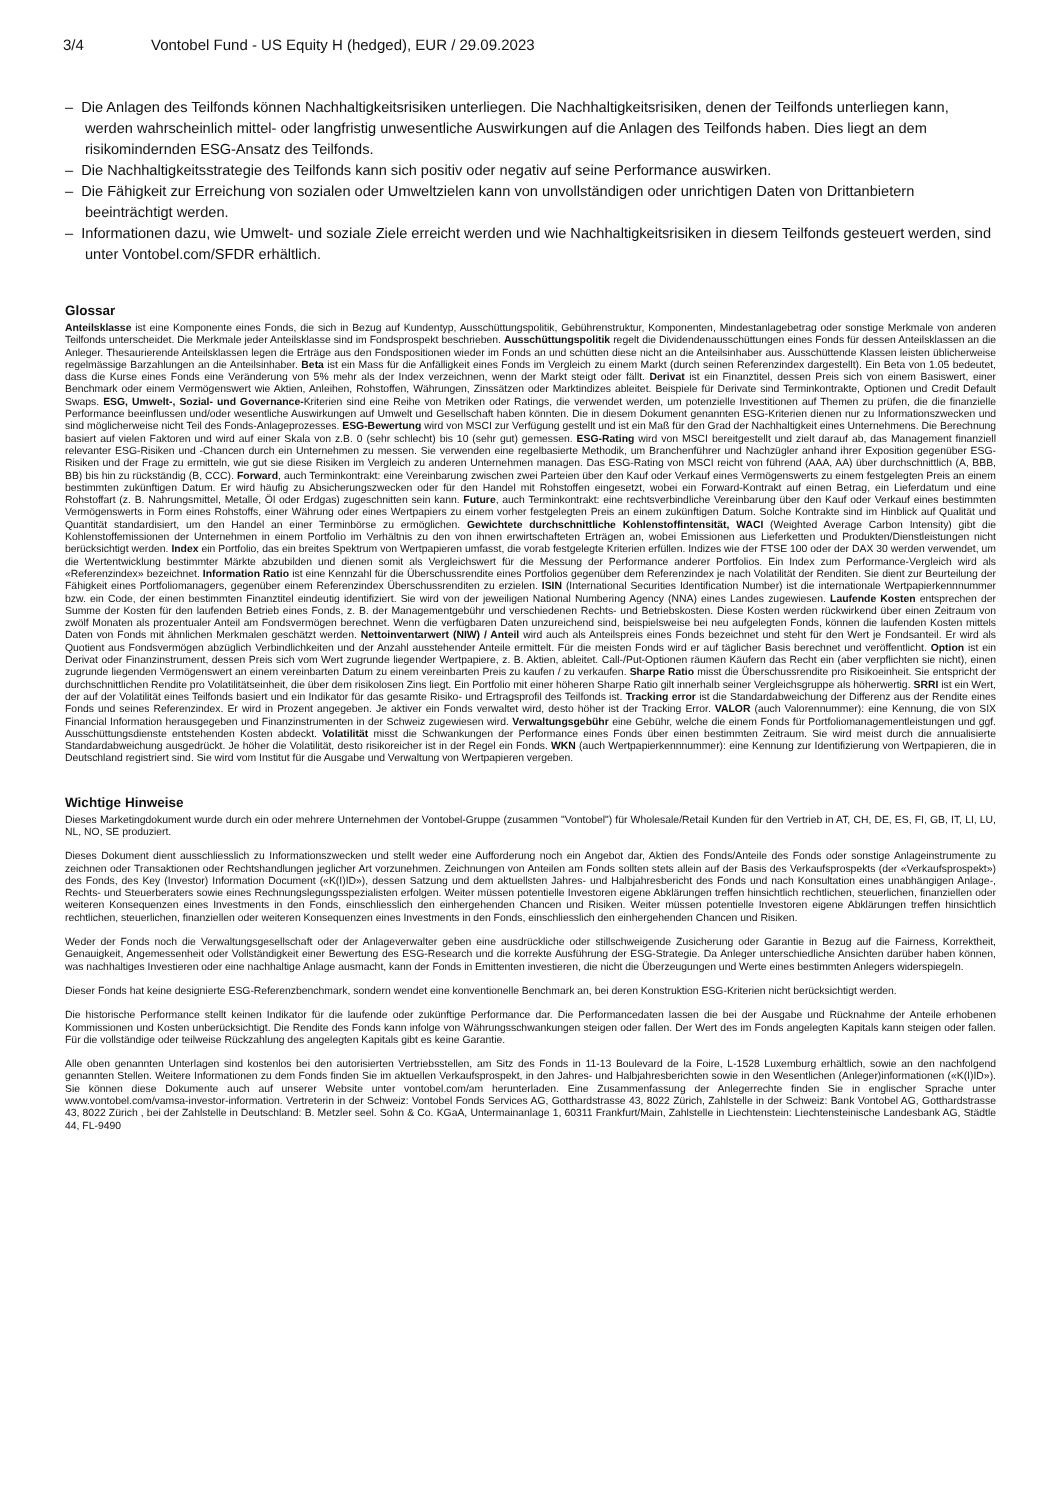3/4 Vontobel Fund - US Equity H (hedged), EUR / 29.09.2023
– Die Anlagen des Teilfonds können Nachhaltigkeitsrisiken unterliegen. Die Nachhaltigkeitsrisiken, denen der Teilfonds unterliegen kann, werden wahrscheinlich mittel- oder langfristig unwesentliche Auswirkungen auf die Anlagen des Teilfonds haben. Dies liegt an dem risikomindernden ESG-Ansatz des Teilfonds.
– Die Nachhaltigkeitsstrategie des Teilfonds kann sich positiv oder negativ auf seine Performance auswirken.
– Die Fähigkeit zur Erreichung von sozialen oder Umweltzielen kann von unvollständigen oder unrichtigen Daten von Drittanbietern beeinträchtigt werden.
– Informationen dazu, wie Umwelt- und soziale Ziele erreicht werden und wie Nachhaltigkeitsrisiken in diesem Teilfonds gesteuert werden, sind unter Vontobel.com/SFDR erhältlich.
Glossar
Anteilsklasse ist eine Komponente eines Fonds, die sich in Bezug auf Kundentyp, Ausschüttungspolitik, Gebührenstruktur, Komponenten, Mindestanlagebetrag oder sonstige Merkmale von anderen Teilfonds unterscheidet. Die Merkmale jeder Anteilsklasse sind im Fondsprospekt beschrieben. Ausschüttungspolitik regelt die Dividendenausschüttungen eines Fonds für dessen Anteilsklassen an die Anleger. Thesaurierende Anteilsklassen legen die Erträge aus den Fondspositionen wieder im Fonds an und schütten diese nicht an die Anteilsinhaber aus. Ausschüttende Klassen leisten üblicherweise regelmässige Barzahlungen an die Anteilsinhaber. Beta ist ein Mass für die Anfälligkeit eines Fonds im Vergleich zu einem Markt (durch seinen Referenzindex dargestellt). Ein Beta von 1.05 bedeutet, dass die Kurse eines Fonds eine Veränderung von 5% mehr als der Index verzeichnen, wenn der Markt steigt oder fällt. Derivat ist ein Finanztitel, dessen Preis sich von einem Basiswert, einer Benchmark oder einem Vermögenswert wie Aktien, Anleihen, Rohstoffen, Währungen, Zinssätzen oder Marktindizes ableitet. Beispiele für Derivate sind Terminkontrakte, Optionen und Credit Default Swaps. ESG, Umwelt-, Sozial- und Governance-Kriterien sind eine Reihe von Metriken oder Ratings, die verwendet werden, um potenzielle Investitionen auf Themen zu prüfen, die die finanzielle Performance beeinflussen und/oder wesentliche Auswirkungen auf Umwelt und Gesellschaft haben könnten. Die in diesem Dokument genannten ESG-Kriterien dienen nur zu Informationszwecken und sind möglicherweise nicht Teil des Fonds-Anlageprozesses. ESG-Bewertung wird von MSCI zur Verfügung gestellt und ist ein Maß für den Grad der Nachhaltigkeit eines Unternehmens. Die Berechnung basiert auf vielen Faktoren und wird auf einer Skala von z.B. 0 (sehr schlecht) bis 10 (sehr gut) gemessen. ESG-Rating wird von MSCI bereitgestellt und zielt darauf ab, das Management finanziell relevanter ESG-Risiken und -Chancen durch ein Unternehmen zu messen. Sie verwenden eine regelbasierte Methodik, um Branchenführer und Nachzügler anhand ihrer Exposition gegenüber ESG-Risiken und der Frage zu ermitteln, wie gut sie diese Risiken im Vergleich zu anderen Unternehmen managen. Das ESG-Rating von MSCI reicht von führend (AAA, AA) über durchschnittlich (A, BBB, BB) bis hin zu rückständig (B, CCC). Forward, auch Terminkontrakt: eine Vereinbarung zwischen zwei Parteien über den Kauf oder Verkauf eines Vermögenswerts zu einem festgelegten Preis an einem bestimmten zukünftigen Datum. Er wird häufig zu Absicherungszwecken oder für den Handel mit Rohstoffen eingesetzt, wobei ein Forward-Kontrakt auf einen Betrag, ein Lieferdatum und eine Rohstoffart (z. B. Nahrungsmittel, Metalle, Öl oder Erdgas) zugeschnitten sein kann. Future, auch Terminkontrakt: eine rechtsverbindliche Vereinbarung über den Kauf oder Verkauf eines bestimmten Vermögenswerts in Form eines Rohstoffs, einer Währung oder eines Wertpapiers zu einem vorher festgelegten Preis an einem zukünftigen Datum. Solche Kontrakte sind im Hinblick auf Qualität und Quantität standardisiert, um den Handel an einer Terminbörse zu ermöglichen. Gewichtete durchschnittliche Kohlenstoffintensität, WACI (Weighted Average Carbon Intensity) gibt die Kohlenstoffemissionen der Unternehmen in einem Portfolio im Verhältnis zu den von ihnen erwirtschafteten Erträgen an, wobei Emissionen aus Lieferketten und Produkten/Dienstleistungen nicht berücksichtigt werden. Index ein Portfolio, das ein breites Spektrum von Wertpapieren umfasst, die vorab festgelegte Kriterien erfüllen. Indizes wie der FTSE 100 oder der DAX 30 werden verwendet, um die Wertentwicklung bestimmter Märkte abzubilden und dienen somit als Vergleichswert für die Messung der Performance anderer Portfolios. Ein Index zum Performance-Vergleich wird als «Referenzindex» bezeichnet. Information Ratio ist eine Kennzahl für die Überschussrendite eines Portfolios gegenüber dem Referenzindex je nach Volatilität der Renditen. Sie dient zur Beurteilung der Fähigkeit eines Portfoliomanagers, gegenüber einem Referenzindex Überschussrenditen zu erzielen. ISIN (International Securities Identification Number) ist die internationale Wertpapierkennnummer bzw. ein Code, der einen bestimmten Finanztitel eindeutig identifiziert. Sie wird von der jeweiligen National Numbering Agency (NNA) eines Landes zugewiesen. Laufende Kosten entsprechen der Summe der Kosten für den laufenden Betrieb eines Fonds, z. B. der Managementgebühr und verschiedenen Rechts- und Betriebskosten. Diese Kosten werden rückwirkend über einen Zeitraum von zwölf Monaten als prozentualer Anteil am Fondsvermögen berechnet. Wenn die verfügbaren Daten unzureichend sind, beispielsweise bei neu aufgelegten Fonds, können die laufenden Kosten mittels Daten von Fonds mit ähnlichen Merkmalen geschätzt werden. Nettoinventarwert (NIW) / Anteil wird auch als Anteilspreis eines Fonds bezeichnet und steht für den Wert je Fondsanteil. Er wird als Quotient aus Fondsvermögen abzüglich Verbindlichkeiten und der Anzahl ausstehender Anteile ermittelt. Für die meisten Fonds wird er auf täglicher Basis berechnet und veröffentlicht. Option ist ein Derivat oder Finanzinstrument, dessen Preis sich vom Wert zugrunde liegender Wertpapiere, z. B. Aktien, ableitet. Call-/Put-Optionen räumen Käufern das Recht ein (aber verpflichten sie nicht), einen zugrunde liegenden Vermögenswert an einem vereinbarten Datum zu einem vereinbarten Preis zu kaufen / zu verkaufen. Sharpe Ratio misst die Überschussrendite pro Risikoeinheit. Sie entspricht der durchschnittlichen Rendite pro Volatilitätseinheit, die über dem risikolosen Zins liegt. Ein Portfolio mit einer höheren Sharpe Ratio gilt innerhalb seiner Vergleichsgruppe als höherwertig. SRRI ist ein Wert, der auf der Volatilität eines Teilfonds basiert und ein Indikator für das gesamte Risiko- und Ertragsprofil des Teilfonds ist. Tracking error ist die Standardabweichung der Differenz aus der Rendite eines Fonds und seines Referenzindex. Er wird in Prozent angegeben. Je aktiver ein Fonds verwaltet wird, desto höher ist der Tracking Error. VALOR (auch Valorennummer): eine Kennung, die von SIX Financial Information herausgegeben und Finanzinstrumenten in der Schweiz zugewiesen wird. Verwaltungsgebühr eine Gebühr, welche die einem Fonds für Portfoliomanagementleistungen und ggf. Ausschüttungsdienste entstehenden Kosten abdeckt. Volatilität misst die Schwankungen der Performance eines Fonds über einen bestimmten Zeitraum. Sie wird meist durch die annualisierte Standardabweichung ausgedrückt. Je höher die Volatilität, desto risikoreicher ist in der Regel ein Fonds. WKN (auch Wertpapierkennnummer): eine Kennung zur Identifizierung von Wertpapieren, die in Deutschland registriert sind. Sie wird vom Institut für die Ausgabe und Verwaltung von Wertpapieren vergeben.
Wichtige Hinweise
Dieses Marketingdokument wurde durch ein oder mehrere Unternehmen der Vontobel-Gruppe (zusammen "Vontobel") für Wholesale/Retail Kunden für den Vertrieb in AT, CH, DE, ES, FI, GB, IT, LI, LU, NL, NO, SE produziert.
Dieses Dokument dient ausschliesslich zu Informationszwecken und stellt weder eine Aufforderung noch ein Angebot dar, Aktien des Fonds/Anteile des Fonds oder sonstige Anlageinstrumente zu zeichnen oder Transaktionen oder Rechtshandlungen jeglicher Art vorzunehmen. Zeichnungen von Anteilen am Fonds sollten stets allein auf der Basis des Verkaufsprospekts (der «Verkaufsprospekt») des Fonds, des Key (Investor) Information Document («K(I)ID»), dessen Satzung und dem aktuellsten Jahres- und Halbjahresbericht des Fonds und nach Konsultation eines unabhängigen Anlage-, Rechts- und Steuerberaters sowie eines Rechnungslegungsspezialisten erfolgen. Weiter müssen potentielle Investoren eigene Abklärungen treffen hinsichtlich rechtlichen, steuerlichen, finanziellen oder weiteren Konsequenzen eines Investments in den Fonds, einschliesslich den einhergehenden Chancen und Risiken. Weiter müssen potentielle Investoren eigene Abklärungen treffen hinsichtlich rechtlichen, steuerlichen, finanziellen oder weiteren Konsequenzen eines Investments in den Fonds, einschliesslich den einhergehenden Chancen und Risiken.
Weder der Fonds noch die Verwaltungsgesellschaft oder der Anlageverwalter geben eine ausdrückliche oder stillschweigende Zusicherung oder Garantie in Bezug auf die Fairness, Korrektheit, Genauigkeit, Angemessenheit oder Vollständigkeit einer Bewertung des ESG-Research und die korrekte Ausführung der ESG-Strategie. Da Anleger unterschiedliche Ansichten darüber haben können, was nachhaltiges Investieren oder eine nachhaltige Anlage ausmacht, kann der Fonds in Emittenten investieren, die nicht die Überzeugungen und Werte eines bestimmten Anlegers widerspiegeln.
Dieser Fonds hat keine designierte ESG-Referenzbenchmark, sondern wendet eine konventionelle Benchmark an, bei deren Konstruktion ESG-Kriterien nicht berücksichtigt werden.
Die historische Performance stellt keinen Indikator für die laufende oder zukünftige Performance dar. Die Performancedaten lassen die bei der Ausgabe und Rücknahme der Anteile erhobenen Kommissionen und Kosten unberücksichtigt. Die Rendite des Fonds kann infolge von Währungsschwankungen steigen oder fallen. Der Wert des im Fonds angelegten Kapitals kann steigen oder fallen. Für die vollständige oder teilweise Rückzahlung des angelegten Kapitals gibt es keine Garantie.
Alle oben genannten Unterlagen sind kostenlos bei den autorisierten Vertriebsstellen, am Sitz des Fonds in 11-13 Boulevard de la Foire, L-1528 Luxemburg erhältlich, sowie an den nachfolgend genannten Stellen. Weitere Informationen zu dem Fonds finden Sie im aktuellen Verkaufsprospekt, in den Jahres- und Halbjahresberichten sowie in den Wesentlichen (Anleger)informationen («K(I)ID»). Sie können diese Dokumente auch auf unserer Website unter vontobel.com/am herunterladen. Eine Zusammenfassung der Anlegerrechte finden Sie in englischer Sprache unter www.vontobel.com/vamsa-investor-information. Vertreterin in der Schweiz: Vontobel Fonds Services AG, Gotthardstrasse 43, 8022 Zürich, Zahlstelle in der Schweiz: Bank Vontobel AG, Gotthardstrasse 43, 8022 Zürich , bei der Zahlstelle in Deutschland: B. Metzler seel. Sohn & Co. KGaA, Untermainanlage 1, 60311 Frankfurt/Main, Zahlstelle in Liechtenstein: Liechtensteinische Landesbank AG, Städtle 44, FL-9490